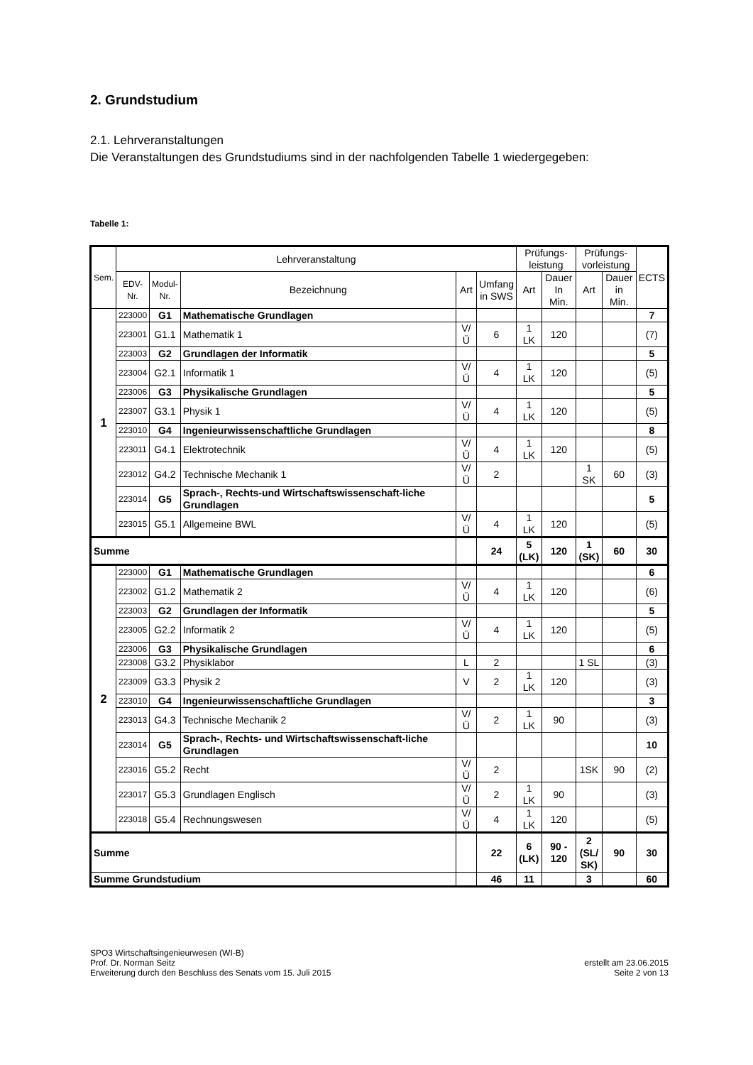2. Grundstudium
2.1. Lehrveranstaltungen
Die Veranstaltungen des Grundstudiums sind in der nachfolgenden Tabelle 1 wiedergegeben:
Tabelle 1:
| Sem. | Lehrveranstaltung | | | | | Prüfungs- leistung | | Prüfungs- vorleistung | | ECTS |
| --- | --- | --- | --- | --- | --- | --- | --- | --- | --- | --- |
| | EDV- Nr. | Modul- Nr. | Bezeichnung | Art | Umfang in SWS | Art | Dauer In Min. | Art | Dauer in Min. | |
| 1 | 223000 | G1 | Mathematische Grundlagen | | | | | | | 7 |
| | 223001 | G1.1 | Mathematik 1 | V/Ü | 6 | 1 LK | 120 | | | (7) |
| | 223003 | G2 | Grundlagen der Informatik | | | | | | | 5 |
| | 223004 | G2.1 | Informatik 1 | V/Ü | 4 | 1 LK | 120 | | | (5) |
| | 223006 | G3 | Physikalische Grundlagen | | | | | | | 5 |
| | 223007 | G3.1 | Physik 1 | V/Ü | 4 | 1 LK | 120 | | | (5) |
| | 223010 | G4 | Ingenieurwissenschaftliche Grundlagen | | | | | | | 8 |
| | 223011 | G4.1 | Elektrotechnik | V/Ü | 4 | 1 LK | 120 | | | (5) |
| | 223012 | G4.2 | Technische Mechanik 1 | V/Ü | 2 | | | 1 SK | 60 | (3) |
| | 223014 | G5 | Sprach-, Rechts-und Wirtschaftswissenschaft-liche Grundlagen | | | | | | | 5 |
| | 223015 | G5.1 | Allgemeine BWL | V/Ü | 4 | 1 LK | 120 | | | (5) |
| Summe | | | | | 24 | 5 (LK) | 120 | 1 (SK) | 60 | 30 |
| 2 | 223000 | G1 | Mathematische Grundlagen | | | | | | | 6 |
| | 223002 | G1.2 | Mathematik 2 | V/Ü | 4 | 1 LK | 120 | | | (6) |
| | 223003 | G2 | Grundlagen der Informatik | | | | | | | 5 |
| | 223005 | G2.2 | Informatik 2 | V/Ü | 4 | 1 LK | 120 | | | (5) |
| | 223006 | G3 | Physikalische Grundlagen | | | | | | | 6 |
| | 223008 | G3.2 | Physiklabor | L | 2 | | | 1 SL | | (3) |
| | 223009 | G3.3 | Physik 2 | V | 2 | 1 LK | 120 | | | (3) |
| | 223010 | G4 | Ingenieurwissenschaftliche Grundlagen | | | | | | | 3 |
| | 223013 | G4.3 | Technische Mechanik 2 | V/Ü | 2 | 1 LK | 90 | | | (3) |
| | 223014 | G5 | Sprach-, Rechts- und Wirtschaftswissenschaft-liche Grundlagen | | | | | | | 10 |
| | 223016 | G5.2 | Recht | V/Ü | 2 | | | 1SK | 90 | (2) |
| | 223017 | G5.3 | Grundlagen Englisch | V/Ü | 2 | 1 LK | 90 | | | (3) |
| | 223018 | G5.4 | Rechnungswesen | V/Ü | 4 | 1 LK | 120 | | | (5) |
| Summe | | | | | 22 | 6 (LK) | 90 - 120 | 2 (SL/ SK) | 90 | 30 |
| Summe Grundstudium | | | | | 46 | 11 | | 3 | | 60 |
SPO3 Wirtschaftsingenieurwesen (WI-B)
Prof. Dr. Norman Seitz
Erweiterung durch den Beschluss des Senats vom 15. Juli 2015
erstellt am 23.06.2015
Seite 2 von 13